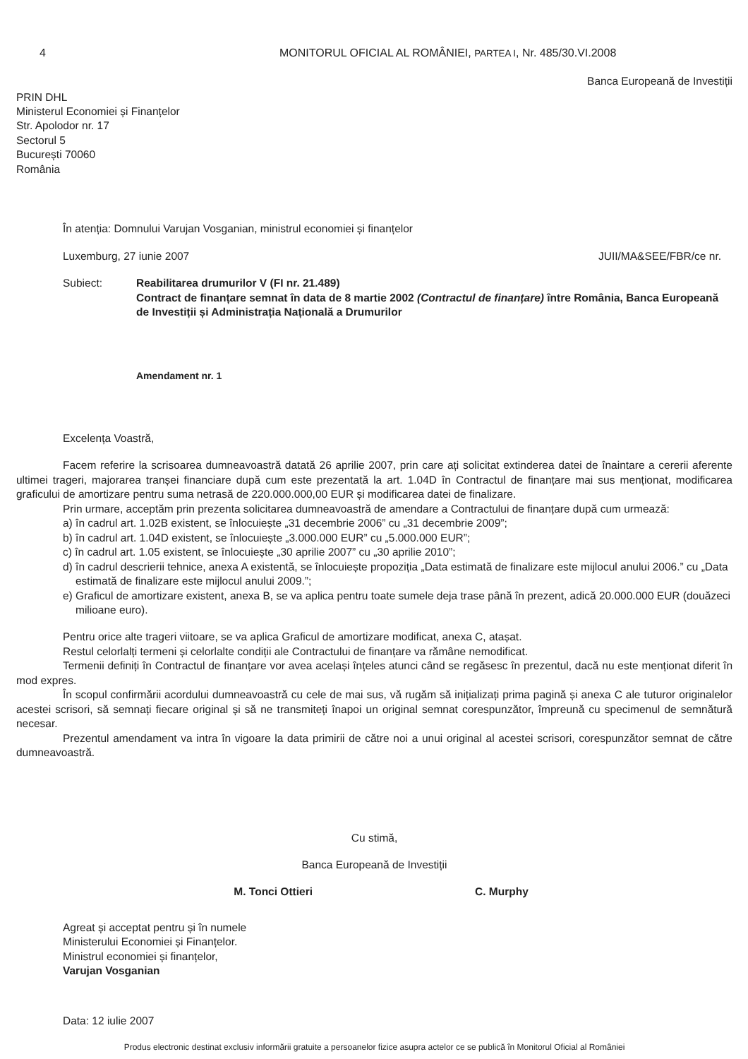4 MONITORUL OFICIAL AL ROMÂNIEI, PARTEA I, Nr. 485/30.VI.2008
Banca Europeană de Investiții
PRIN DHL
Ministerul Economiei și Finanțelor
Str. Apolodor nr. 17
Sectorul 5
București 70060
România
În atenția: Domnului Varujan Vosganian, ministrul economiei și finanțelor
Luxemburg, 27 iunie 2007 JUII/MA&SEE/FBR/ce nr.
Subiect: Reabilitarea drumurilor V (FI nr. 21.489)
Contract de finanțare semnat în data de 8 martie 2002 (Contractul de finanțare) între România, Banca Europeană de Investiții și Administrația Națională a Drumurilor
Amendament nr. 1
Excelența Voastră,
Facem referire la scrisoarea dumneavoastră datată 26 aprilie 2007, prin care ați solicitat extinderea datei de înaintare a cererii aferente ultimei trageri, majorarea tranșei financiare după cum este prezentată la art. 1.04D în Contractul de finanțare mai sus menționat, modificarea graficului de amortizare pentru suma netrasă de 220.000.000,00 EUR și modificarea datei de finalizare.
Prin urmare, acceptăm prin prezenta solicitarea dumneavoastră de amendare a Contractului de finanțare după cum urmează:
a) în cadrul art. 1.02B existent, se înlocuiește „31 decembrie 2006” cu „31 decembrie 2009”;
b) în cadrul art. 1.04D existent, se înlocuiește „3.000.000 EUR” cu „5.000.000 EUR”;
c) în cadrul art. 1.05 existent, se înlocuiește „30 aprilie 2007” cu „30 aprilie 2010”;
d) în cadrul descrierii tehnice, anexa A existentă, se înlocuiește propoziția „Data estimată de finalizare este mijlocul anului 2006.” cu „Data estimată de finalizare este mijlocul anului 2009.”;
e) Graficul de amortizare existent, anexa B, se va aplica pentru toate sumele deja trase până în prezent, adică 20.000.000 EUR (douăzeci milioane euro).
Pentru orice alte trageri viitoare, se va aplica Graficul de amortizare modificat, anexa C, atașat.
Restul celorlalți termeni și celorlalte condiții ale Contractului de finanțare va rămâne nemodificat.
Termenii definiți în Contractul de finanțare vor avea același înțeles atunci când se regăsesc în prezentul, dacă nu este menționat diferit în mod expres.
În scopul confirmării acordului dumneavoastră cu cele de mai sus, vă rugăm să inițializați prima pagină și anexa C ale tuturor originalelor acestei scrisori, să semnați fiecare original și să ne transmiteți înapoi un original semnat corespunzător, împreună cu specimenul de semnătură necesar.
Prezentul amendament va intra în vigoare la data primirii de către noi a unui original al acestei scrisori, corespunzător semnat de către dumneavoastră.
Cu stimă,
Banca Europeană de Investiții
M. Tonci Ottieri C. Murphy
Agreat și acceptat pentru și în numele
Ministerului Economiei și Finanțelor.
Ministrul economiei și finanțelor,
Varujan Vosganian
Data: 12 iulie 2007
Produs electronic destinat exclusiv informării gratuite a persoanelor fizice asupra actelor ce se publică în Monitorul Oficial al României